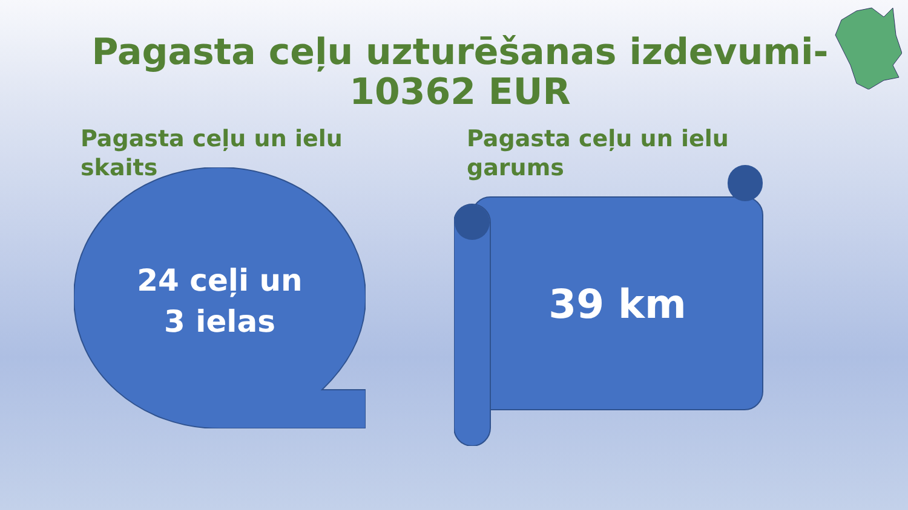Pagasta ceļu uzturēšanas izdevumi- 10362 EUR
Pagasta ceļu un ielu skaits
Pagasta ceļu un ielu garums
24 ceļi un
3 ielas
39 km